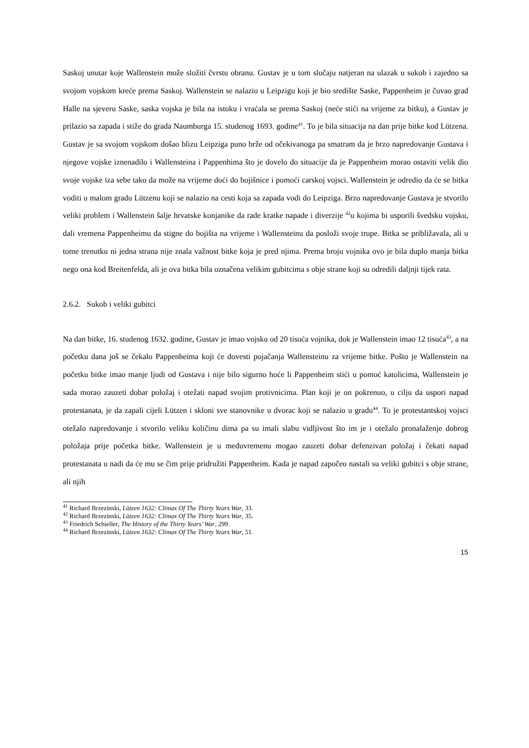Saskoj unutar koje Wallenstein može složiti čvrstu obranu. Gustav je u tom slučaju natjeran na ulazak u sukob i zajedno sa svojom vojskom kreće prema Saskoj. Wallenstein se nalazio u Leipzigu koji je bio središte Saske, Pappenheim je čuvao grad Halle na sjeveru Saske, saska vojska je bila na istoku i vraćala se prema Saskoj (neće stići na vrijeme za bitku), a Gustav je prilazio sa zapada i stiže do grada Naumburga 15. studenog 1693. godine<sup>41</sup>. To je bila situacija na dan prije bitke kod Lützena. Gustav je sa svojom vojskom došao blizu Leipziga puno brže od očekivanoga pa smatram da je brzo napredovanje Gustava i njegove vojske iznenadilo i Wallensteina i Pappenhima što je dovelo do situacije da je Pappenheim morao ostaviti velik dio svoje vojske iza sebe tako da može na vrijeme doći do bojišnice i pomoći carskoj vojsci. Wallenstein je odredio da će se bitka voditi u malom gradu Lützenu koji se nalazio na cesti koja sa zapada vodi do Leipziga. Brzo napredovanje Gustava je stvorilo veliki problem i Wallenstein šalje hrvatske konjanike da rade kratke napade i diverzije <sup>42</sup>u kojima bi usporili švedsku vojsku, dali vremena Pappenheimu da stigne do bojišta na vrijeme i Wallensteinu da posloži svoje trupe. Bitka se približavala, ali u tome trenutku ni jedna strana nije znala važnost bitke koja je pred njima. Prema broju vojnika ovo je bila duplo manja bitka nego ona kod Breitenfelda, ali je ova bitka bila označena velikim gubitcima s obje strane koji su odredili daljnji tijek rata.
2.6.2. Sukob i veliki gubitci
Na dan bitke, 16. studenog 1632. godine, Gustav je imao vojsku od 20 tisuća vojnika, dok je Wallenstein imao 12 tisuća<sup>43</sup>, a na početku dana još se čekalo Pappenheima koji će dovesti pojačanja Wallensteinu za vrijeme bitke. Pošto je Wallenstein na početku bitke imao manje ljudi od Gustava i nije bilo sigurno hoće li Pappenheim stići u pomoć katolicima, Wallenstein je sada morao zauzeti dobar položaj i otežati napad svojim protivnicima. Plan koji je on pokrenuo, u cilju da uspori napad protestanata, je da zapali cijeli Lützen i skloni sve stanovnike u dvorac koji se nalazio u gradu<sup>44</sup>. To je protestantskoj vojsci otežalo napredovanje i stvorilo veliku količinu dima pa su imali slabu vidljivost što im je i otežalo pronalaženje dobrog položaja prije početka bitke. Wallenstein je u međuvremenu mogao zauzeti dobar defenzivan položaj i čekati napad protestanata u nadi da će mu se čim prije pridružiti Pappenheim. Kada je napad započeo nastali su veliki gubitci s obje strane, ali njih
<sup>41</sup> Richard Brzezinski, Lützen 1632: Climax Of The Thirty Years War, 33.
<sup>42</sup> Richard Brzezinski, Lützen 1632: Climax Of The Thirty Years War, 35.
<sup>43</sup> Friedrich Schieller, The History of the Thirty Years’ War, 299.
<sup>44</sup> Richard Brzezinski, Lützen 1632: Climax Of The Thirty Years War, 51.
15